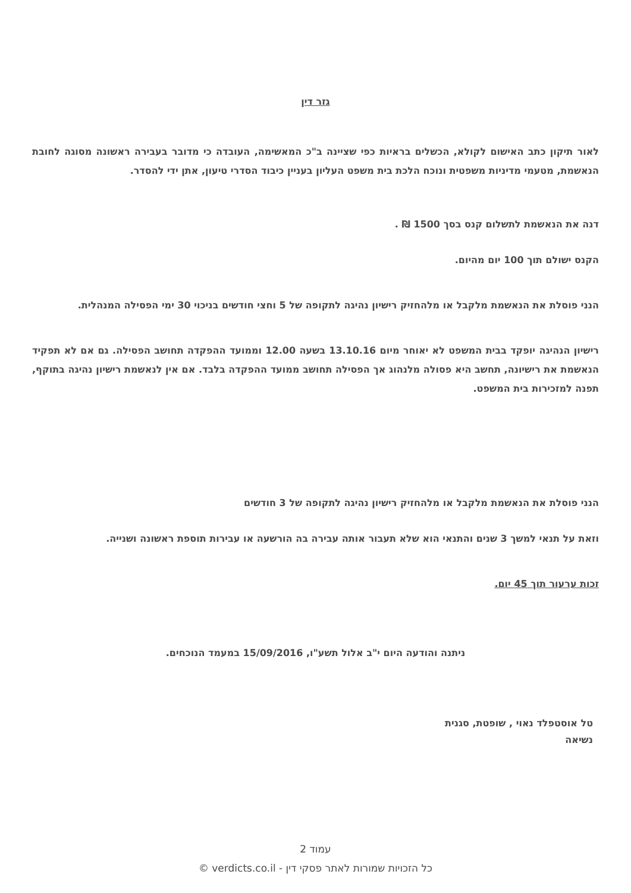גזר דין
לאור תיקון כתב האישום לקולא, הכשלים בראיות כפי שציינה ב"כ המאשימה, העובדה כי מדובר בעבירה ראשונה מסוגה לחובת הנאשמת, מטעמי מדיניות משפטית ונוכח הלכת בית משפט העליון בעניין כיבוד הסדרי טיעון, אתן ידי להסדר.
דנה את הנאשמת לתשלום קנס בסך 1500 ₪ .
הקנס ישולם תוך 100 יום מהיום.
הנני פוסלת את הנאשמת מלקבל או מלהחזיק רישיון נהיגה לתקופה של 5 וחצי חודשים בניכוי 30 ימי הפסילה המנהלית.
רישיון הנהיגה יופקד בבית המשפט לא יאוחר מיום 13.10.16 בשעה 12.00 וממועד ההפקדה תחושב הפסילה. גם אם לא תפקיד הנאשמת את רישיונה, תחשב היא פסולה מלנהוג אך הפסילה תחושב ממועד ההפקדה בלבד. אם אין לנאשמת רישיון נהיגה בתוקף, תפנה למזכירות בית המשפט.
הנני פוסלת את הנאשמת מלקבל או מלהחזיק רישיון נהיגה לתקופה של 3 חודשים
וזאת על תנאי למשך 3 שנים והתנאי הוא שלא תעבור אותה עבירה בה הורשעה או עבירות תוספת ראשונה ושנייה.
זכות ערעור תוך 45 יום.
ניתנה והודעה היום י"ב אלול תשע"ו, 15/09/2016 במעמד הנוכחים.
טל אוסטפלד נאוי , שופטת, סגנית
נשיאה
עמוד 2
כל הזכויות שמורות לאתר פסקי דין - verdicts.co.il ©